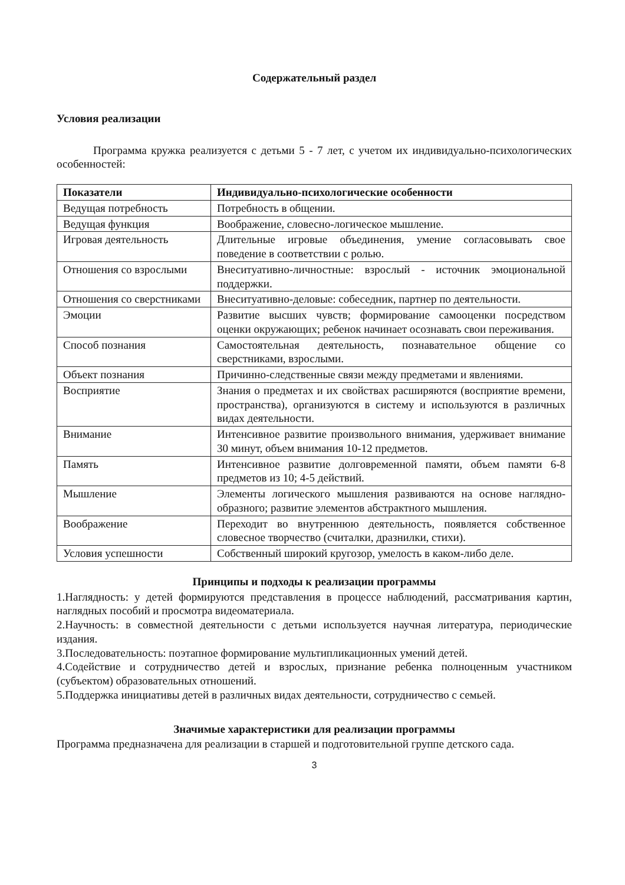Содержательный раздел
Условия реализации
Программа кружка реализуется с детьми 5 - 7 лет, с учетом их индивидуально-психологических особенностей:
| Показатели | Индивидуально-психологические особенности |
| --- | --- |
| Ведущая потребность | Потребность в общении. |
| Ведущая функция | Воображение, словесно-логическое мышление. |
| Игровая деятельность | Длительные игровые объединения, умение согласовывать свое поведение в соответствии с ролью. |
| Отношения со взрослыми | Внеситуативно-личностные: взрослый - источник эмоциональной поддержки. |
| Отношения со сверстниками | Внеситуативно-деловые: собеседник, партнер по деятельности. |
| Эмоции | Развитие высших чувств; формирование самооценки посредством оценки окружающих; ребенок начинает осознавать свои переживания. |
| Способ познания | Самостоятельная деятельность, познавательное общение со сверстниками, взрослыми. |
| Объект познания | Причинно-следственные связи между предметами и явлениями. |
| Восприятие | Знания о предметах и их свойствах расширяются (восприятие времени, пространства), организуются в систему и используются в различных видах деятельности. |
| Внимание | Интенсивное развитие произвольного внимания, удерживает внимание 30 минут, объем внимания 10-12 предметов. |
| Память | Интенсивное развитие долговременной памяти, объем памяти 6-8 предметов из 10; 4-5 действий. |
| Мышление | Элементы логического мышления развиваются на основе наглядно-образного; развитие элементов абстрактного мышления. |
| Воображение | Переходит во внутреннюю деятельность, появляется собственное словесное творчество (считалки, дразнилки, стихи). |
| Условия успешности | Собственный широкий кругозор, умелость в каком-либо деле. |
Принципы и подходы к реализации программы
1.Наглядность: у детей формируются представления в процессе наблюдений, рассматривания картин, наглядных пособий и просмотра видеоматериала.
2.Научность: в совместной деятельности с детьми используется научная литература, периодические издания.
3.Последовательность: поэтапное формирование мультипликационных умений детей.
4.Содействие и сотрудничество детей и взрослых, признание ребенка полноценным участником (субъектом) образовательных отношений.
5.Поддержка инициативы детей в различных видах деятельности, сотрудничество с семьей.
Значимые характеристики для реализации программы
Программа предназначена для реализации в старшей и подготовительной группе детского сада.
3